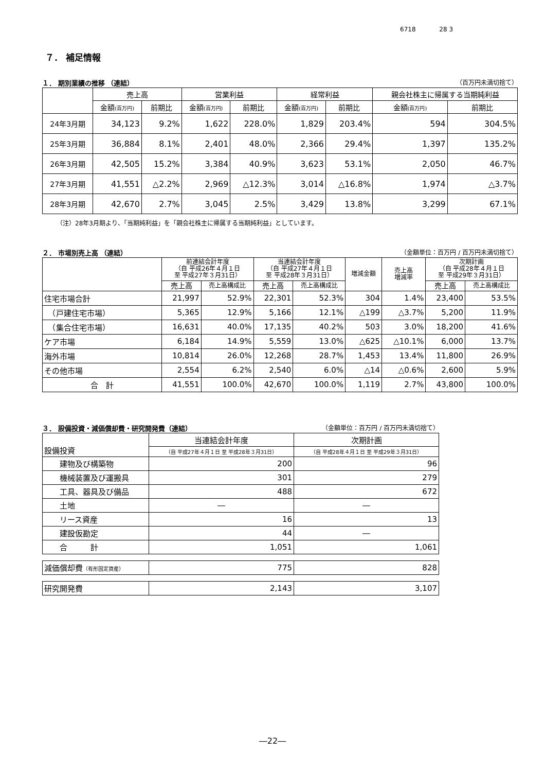6718 28 3
７． 補足情報
１． 期別業績の推移 （連結） （百万円未満切捨て）
| | 売上高 | | 営業利益 | | 経常利益 | | 親会社株主に帰属する当期純利益 | |
| --- | --- | --- | --- | --- | --- | --- | --- | --- |
| | 金額 (百万円) | 前期比 | 金額 (百万円) | 前期比 | 金額 (百万円) | 前期比 | 金額 (百万円) | 前期比 |
| 24年3月期 | 34,123 | 9.2% | 1,622 | 228.0% | 1,829 | 203.4% | 594 | 304.5% |
| 25年3月期 | 36,884 | 8.1% | 2,401 | 48.0% | 2,366 | 29.4% | 1,397 | 135.2% |
| 26年3月期 | 42,505 | 15.2% | 3,384 | 40.9% | 3,623 | 53.1% | 2,050 | 46.7% |
| 27年3月期 | 41,551 | △2.2% | 2,969 | △12.3% | 3,014 | △16.8% | 1,974 | △3.7% |
| 28年3月期 | 42,670 | 2.7% | 3,045 | 2.5% | 3,429 | 13.8% | 3,299 | 67.1% |
（注）28年3月期より、「当期純利益」を「親会社株主に帰属する当期純利益」としています。
２． 市場別売上高 （連結） （金額単位：百万円 / 百万円未満切捨て）
| | 前連結会計年度 （自 平成26年４月１日 至 平成27年３月31日） | | 当連結会計年度 （自 平成27年４月１日 至 平成28年３月31日） | | 増減金額 | 売上高 増減率 | 次期計画 （自 平成28年４月１日 至 平成29年３月31日） | |
| --- | --- | --- | --- | --- | --- | --- | --- | --- |
| | 売上高 | 売上高構成比 | 売上高 | 売上高構成比 | | | 売上高 | 売上高構成比 |
| 住宅市場合計 | 21,997 | 52.9% | 22,301 | 52.3% | 304 | 1.4% | 23,400 | 53.5% |
| （戸建住宅市場） | 5,365 | 12.9% | 5,166 | 12.1% | △199 | △3.7% | 5,200 | 11.9% |
| （集合住宅市場） | 16,631 | 40.0% | 17,135 | 40.2% | 503 | 3.0% | 18,200 | 41.6% |
| ケア市場 | 6,184 | 14.9% | 5,559 | 13.0% | △625 | △10.1% | 6,000 | 13.7% |
| 海外市場 | 10,814 | 26.0% | 12,268 | 28.7% | 1,453 | 13.4% | 11,800 | 26.9% |
| その他市場 | 2,554 | 6.2% | 2,540 | 6.0% | △14 | △0.6% | 2,600 | 5.9% |
| 合 計 | 41,551 | 100.0% | 42,670 | 100.0% | 1,119 | 2.7% | 43,800 | 100.0% |
３． 設備投資・減価償却費・研究開発費（連結） （金額単位：百万円 / 百万円未満切捨て）
| 設備投資 | 当連結会計年度 | 次期計画 |
| --- | --- | --- |
| | （自 平成27年４月１日 至 平成28年３月31日） | （自 平成28年４月１日 至 平成29年３月31日） |
| 建物及び構築物 | 200 | 96 |
| 機械装置及び運搬具 | 301 | 279 |
| 工具、器具及び備品 | 488 | 672 |
| 土地 | ― | ― |
| リース資産 | 16 | 13 |
| 建設仮勘定 | 44 | ― |
| 合 計 | 1,051 | 1,061 |
| 減価償却費 （有形固定資産） | 775 | 828 |
| 研究開発費 | 2,143 | 3,107 |
―22―